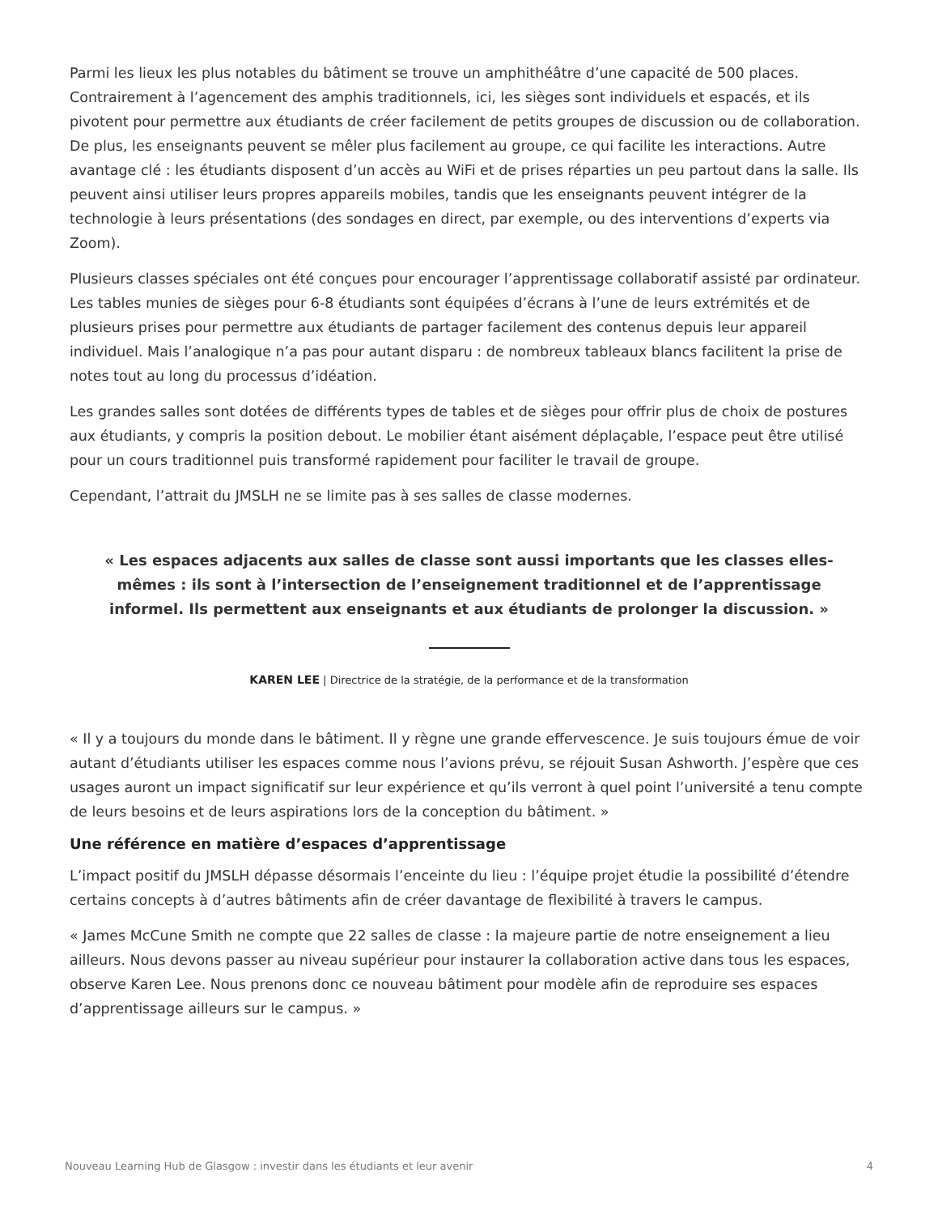Parmi les lieux les plus notables du bâtiment se trouve un amphithéâtre d’une capacité de 500 places. Contrairement à l’agencement des amphis traditionnels, ici, les sièges sont individuels et espacés, et ils pivotent pour permettre aux étudiants de créer facilement de petits groupes de discussion ou de collaboration. De plus, les enseignants peuvent se mêler plus facilement au groupe, ce qui facilite les interactions. Autre avantage clé : les étudiants disposent d’un accès au WiFi et de prises réparties un peu partout dans la salle. Ils peuvent ainsi utiliser leurs propres appareils mobiles, tandis que les enseignants peuvent intégrer de la technologie à leurs présentations (des sondages en direct, par exemple, ou des interventions d’experts via Zoom).
Plusieurs classes spéciales ont été conçues pour encourager l’apprentissage collaboratif assisté par ordinateur. Les tables munies de sièges pour 6-8 étudiants sont équipées d’écrans à l’une de leurs extrémités et de plusieurs prises pour permettre aux étudiants de partager facilement des contenus depuis leur appareil individuel. Mais l’analogique n’a pas pour autant disparu : de nombreux tableaux blancs facilitent la prise de notes tout au long du processus d’idéation.
Les grandes salles sont dotées de différents types de tables et de sièges pour offrir plus de choix de postures aux étudiants, y compris la position debout. Le mobilier étant aisément déplaçable, l’espace peut être utilisé pour un cours traditionnel puis transformé rapidement pour faciliter le travail de groupe.
Cependant, l’attrait du JMSLH ne se limite pas à ses salles de classe modernes.
« Les espaces adjacents aux salles de classe sont aussi importants que les classes elles-mêmes : ils sont à l’intersection de l’enseignement traditionnel et de l’apprentissage informel. Ils permettent aux enseignants et aux étudiants de prolonger la discussion. »
KAREN LEE | Directrice de la stratégie, de la performance et de la transformation
« Il y a toujours du monde dans le bâtiment. Il y règne une grande effervescence. Je suis toujours émue de voir autant d’étudiants utiliser les espaces comme nous l’avions prévu, se réjouit Susan Ashworth. J’espère que ces usages auront un impact significatif sur leur expérience et qu’ils verront à quel point l’université a tenu compte de leurs besoins et de leurs aspirations lors de la conception du bâtiment. »
Une référence en matière d’espaces d’apprentissage
L’impact positif du JMSLH dépasse désormais l’enceinte du lieu : l’équipe projet étudie la possibilité d’étendre certains concepts à d’autres bâtiments afin de créer davantage de flexibilité à travers le campus.
« James McCune Smith ne compte que 22 salles de classe : la majeure partie de notre enseignement a lieu ailleurs. Nous devons passer au niveau supérieur pour instaurer la collaboration active dans tous les espaces, observe Karen Lee. Nous prenons donc ce nouveau bâtiment pour modèle afin de reproduire ses espaces d’apprentissage ailleurs sur le campus. »
Nouveau Learning Hub de Glasgow : investir dans les étudiants et leur avenir 4